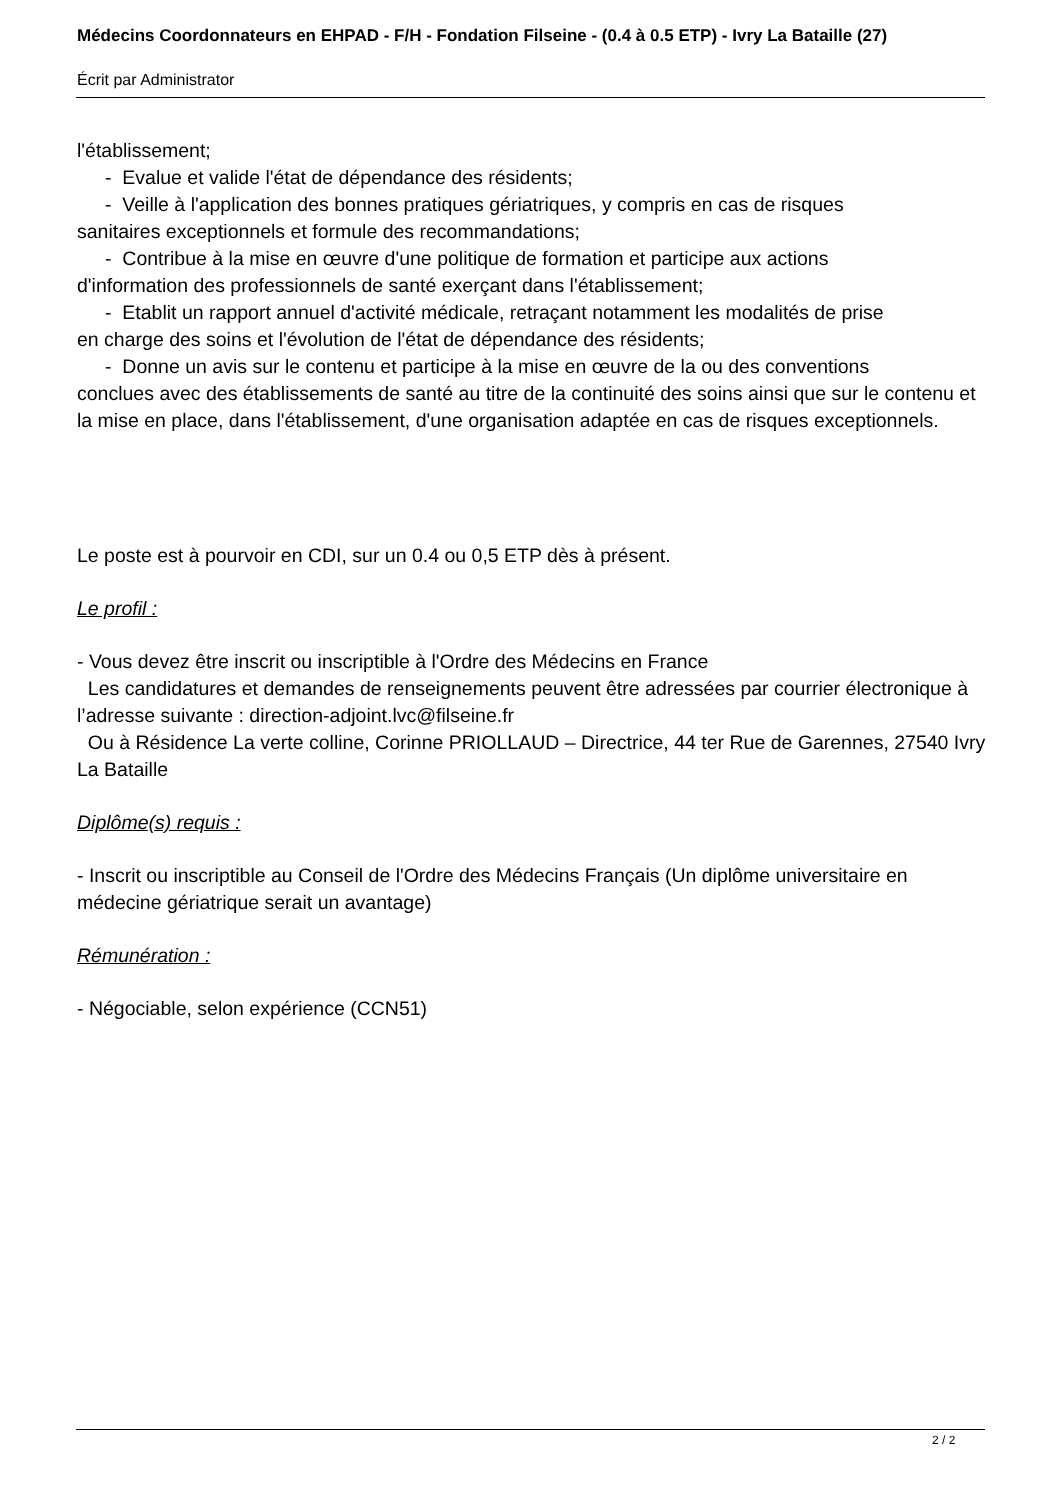Médecins Coordonnateurs en EHPAD - F/H - Fondation Filseine - (0.4 à 0.5 ETP) - Ivry La Bataille (27)
Écrit par Administrator
l'établissement;
- Evalue et valide l'état de dépendance des résidents;
- Veille à l'application des bonnes pratiques gériatriques, y compris en cas de risques
sanitaires exceptionnels et formule des recommandations;
- Contribue à la mise en œuvre d'une politique de formation et participe aux actions
d'information des professionnels de santé exerçant dans l'établissement;
- Etablit un rapport annuel d'activité médicale, retraçant notamment les modalités de prise
en charge des soins et l'évolution de l'état de dépendance des résidents;
- Donne un avis sur le contenu et participe à la mise en œuvre de la ou des conventions
conclues avec des établissements de santé au titre de la continuité des soins ainsi que sur le contenu et la mise en place, dans l'établissement, d'une organisation adaptée en cas de risques exceptionnels.
Le poste est à pourvoir en CDI, sur un 0.4 ou 0,5 ETP dès à présent.
Le profil :
- Vous devez être inscrit ou inscriptible à l'Ordre des Médecins en France
Les candidatures et demandes de renseignements peuvent être adressées par courrier électronique à l’adresse suivante : direction-adjoint.lvc@filseine.fr
Ou à Résidence La verte colline, Corinne PRIOLLAUD – Directrice, 44 ter Rue de Garennes, 27540 Ivry La Bataille
Diplôme(s) requis :
- Inscrit ou inscriptible au Conseil de l'Ordre des Médecins Français (Un diplôme universitaire en médecine gériatrique serait un avantage)
Rémunération :
- Négociable, selon expérience (CCN51)
2 / 2